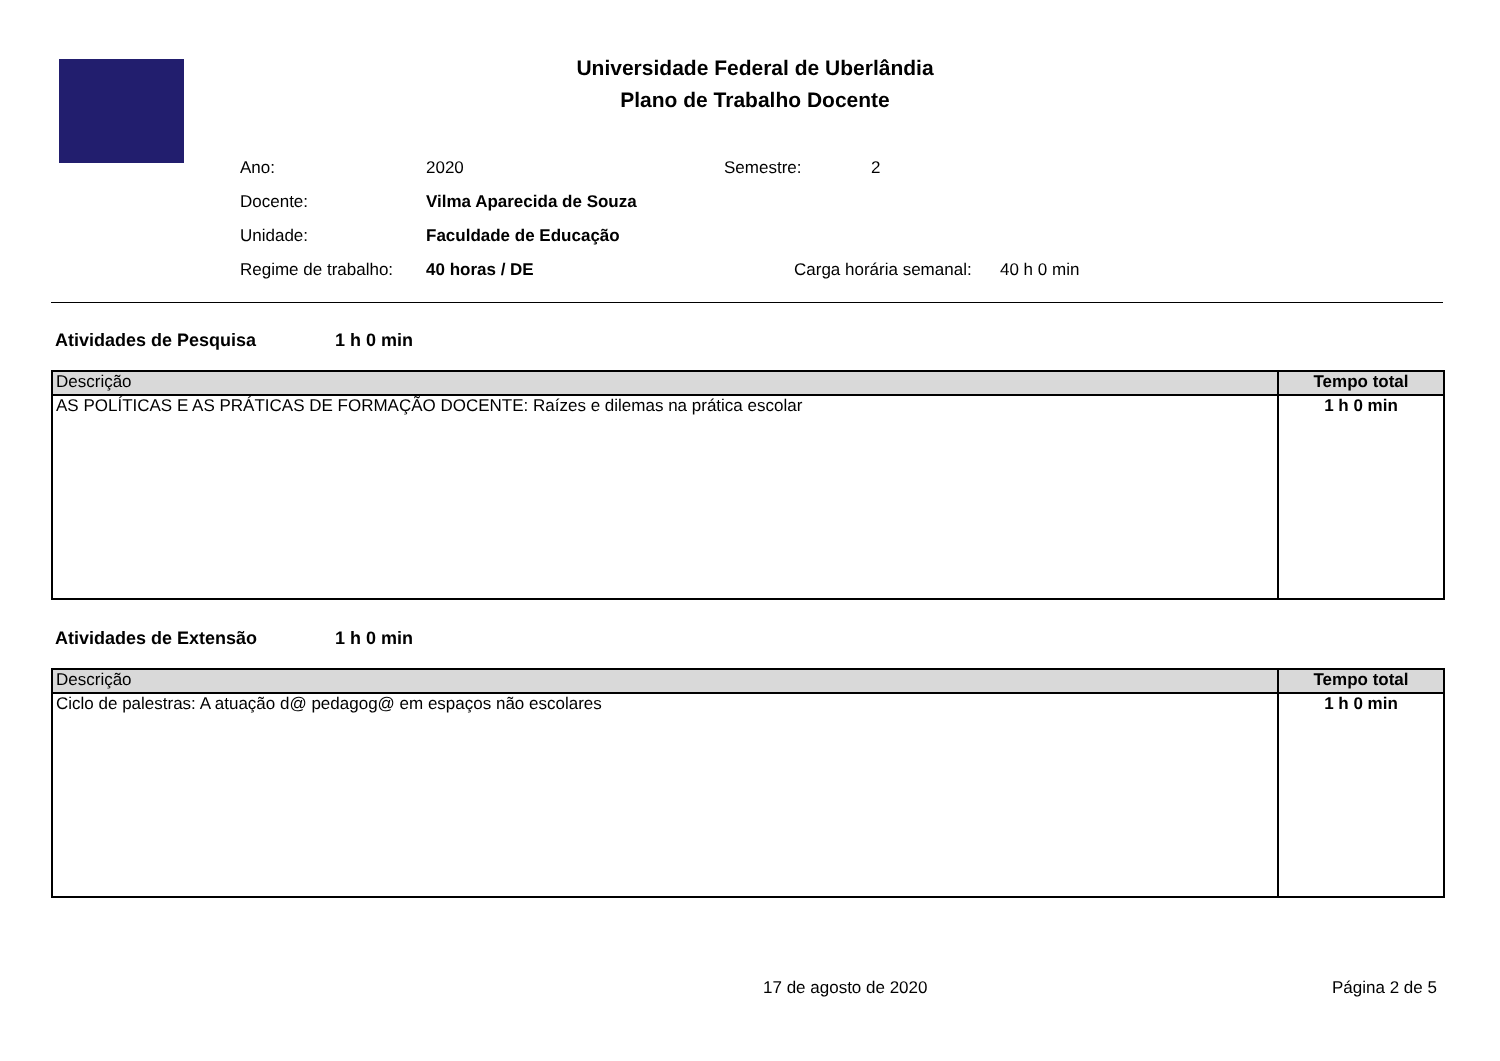Universidade Federal de Uberlândia
Plano de Trabalho Docente
| Ano: | 2020 | Semestre: | 2 |
| Docente: | Vilma Aparecida de Souza | | |
| Unidade: | Faculdade de Educação | | |
| Regime de trabalho: | 40 horas / DE | Carga horária semanal: 40 h 0 min | |
Atividades de Pesquisa 1 h 0 min
| Descrição | Tempo total |
| --- | --- |
| AS POLÍTICAS E AS PRÁTICAS DE FORMAÇÃO DOCENTE: Raízes e dilemas na prática escolar | 1 h 0 min |
Atividades de Extensão 1 h 0 min
| Descrição | Tempo total |
| --- | --- |
| Ciclo de palestras: A atuação d@ pedagog@ em espaços não escolares | 1 h 0 min |
17 de agosto de 2020 Página 2 de 5